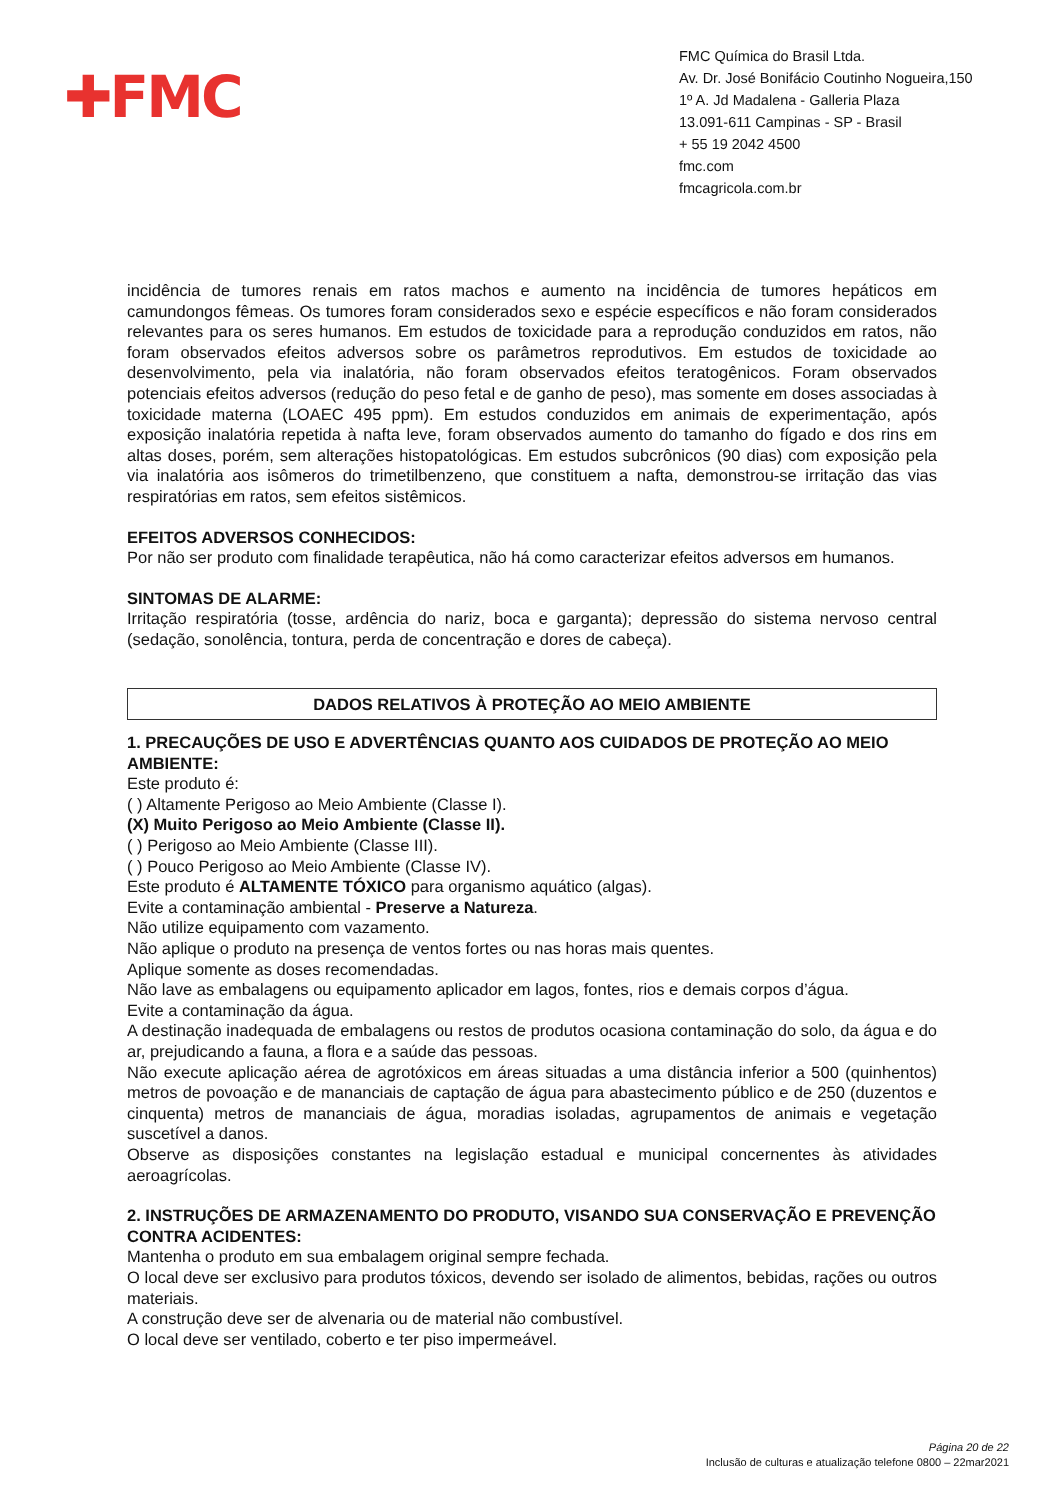✚FMC
FMC Química do Brasil Ltda.
Av. Dr. José Bonifácio Coutinho Nogueira,150
1º A. Jd Madalena - Galleria Plaza
13.091-611 Campinas - SP - Brasil
+ 55 19 2042 4500
fmc.com
fmcagricola.com.br
incidência de tumores renais em ratos machos e aumento na incidência de tumores hepáticos em camundongos fêmeas. Os tumores foram considerados sexo e espécie específicos e não foram considerados relevantes para os seres humanos. Em estudos de toxicidade para a reprodução conduzidos em ratos, não foram observados efeitos adversos sobre os parâmetros reprodutivos. Em estudos de toxicidade ao desenvolvimento, pela via inalatória, não foram observados efeitos teratogênicos. Foram observados potenciais efeitos adversos (redução do peso fetal e de ganho de peso), mas somente em doses associadas à toxicidade materna (LOAEC 495 ppm). Em estudos conduzidos em animais de experimentação, após exposição inalatória repetida à nafta leve, foram observados aumento do tamanho do fígado e dos rins em altas doses, porém, sem alterações histopatológicas. Em estudos subcrônicos (90 dias) com exposição pela via inalatória aos isômeros do trimetilbenzeno, que constituem a nafta, demonstrou-se irritação das vias respiratórias em ratos, sem efeitos sistêmicos.
EFEITOS ADVERSOS CONHECIDOS:
Por não ser produto com finalidade terapêutica, não há como caracterizar efeitos adversos em humanos.
SINTOMAS DE ALARME:
Irritação respiratória (tosse, ardência do nariz, boca e garganta); depressão do sistema nervoso central (sedação, sonolência, tontura, perda de concentração e dores de cabeça).
DADOS RELATIVOS À PROTEÇÃO AO MEIO AMBIENTE
1. PRECAUÇÕES DE USO E ADVERTÊNCIAS QUANTO AOS CUIDADOS DE PROTEÇÃO AO MEIO AMBIENTE:
Este produto é:
( ) Altamente Perigoso ao Meio Ambiente (Classe I).
(X) Muito Perigoso ao Meio Ambiente (Classe II).
( ) Perigoso ao Meio Ambiente (Classe III).
( ) Pouco Perigoso ao Meio Ambiente (Classe IV).
Este produto é ALTAMENTE TÓXICO para organismo aquático (algas).
Evite a contaminação ambiental - Preserve a Natureza.
Não utilize equipamento com vazamento.
Não aplique o produto na presença de ventos fortes ou nas horas mais quentes.
Aplique somente as doses recomendadas.
Não lave as embalagens ou equipamento aplicador em lagos, fontes, rios e demais corpos d’água.
Evite a contaminação da água.
A destinação inadequada de embalagens ou restos de produtos ocasiona contaminação do solo, da água e do ar, prejudicando a fauna, a flora e a saúde das pessoas.
Não execute aplicação aérea de agrotóxicos em áreas situadas a uma distância inferior a 500 (quinhentos) metros de povoação e de mananciais de captação de água para abastecimento público e de 250 (duzentos e cinquenta) metros de mananciais de água, moradias isoladas, agrupamentos de animais e vegetação suscetível a danos.
Observe as disposições constantes na legislação estadual e municipal concernentes às atividades aeroagrícolas.
2. INSTRUÇÕES DE ARMAZENAMENTO DO PRODUTO, VISANDO SUA CONSERVAÇÃO E PREVENÇÃO CONTRA ACIDENTES:
Mantenha o produto em sua embalagem original sempre fechada.
O local deve ser exclusivo para produtos tóxicos, devendo ser isolado de alimentos, bebidas, rações ou outros materiais.
A construção deve ser de alvenaria ou de material não combustível.
O local deve ser ventilado, coberto e ter piso impermeável.
Página 20 de 22
Inclusão de culturas e atualização telefone 0800 – 22mar2021